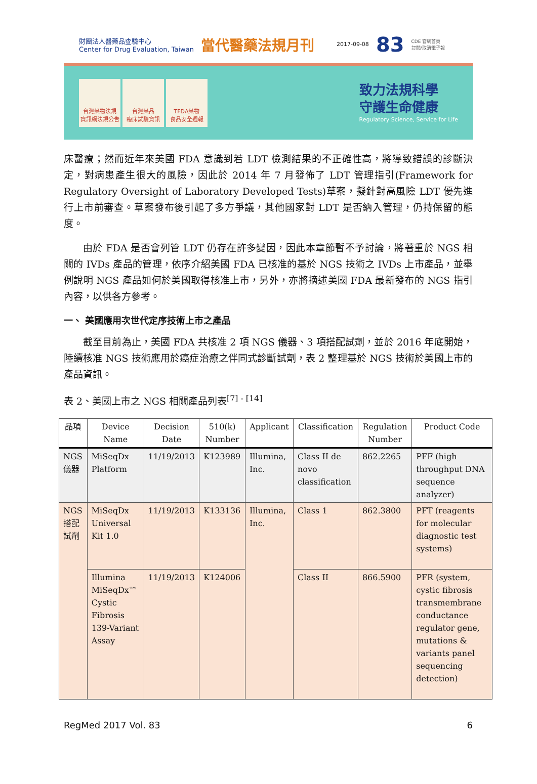財團法人醫藥品查驗中心
Center for Drug Evaluation, Taiwan 當代醫藥法規月刊 2017-09-08 83 CDE 官網首頁
訂閱/取消電子報
台灣藥物法規
資訊網法規公告
台灣藥品
臨床試驗資訊
TFDA藥物
食品安全週報
致力法規科學
守護生命健康
Regulatory Science, Service for Life
床醫療；然而近年來美國 FDA 意識到若 LDT 檢測結果的不正確性高，將導致錯誤的診斷決定，對病患產生很大的風險，因此於 2014 年 7 月發佈了 LDT 管理指引(Framework for Regulatory Oversight of Laboratory Developed Tests)草案，擬針對高風險 LDT 優先進行上市前審查。草案發布後引起了多方爭議，其他國家對 LDT 是否納入管理，仍持保留的態度。
由於 FDA 是否會列管 LDT 仍存在許多變因，因此本章節暫不予討論，將著重於 NGS 相關的 IVDs 產品的管理，依序介紹美國 FDA 已核准的基於 NGS 技術之 IVDs 上市產品，並舉例說明 NGS 產品如何於美國取得核准上市，另外，亦將摘述美國 FDA 最新發布的 NGS 指引內容，以供各方參考。
一、 美國應用次世代定序技術上市之產品
截至目前為止，美國 FDA 共核准 2 項 NGS 儀器、3 項搭配試劑，並於 2016 年底開始，陸續核准 NGS 技術應用於癌症治療之伴同式診斷試劑，表 2 整理基於 NGS 技術於美國上市的產品資訊。
表 2、美國上市之 NGS 相關產品列表<sup>[7] - [14]</sup>
| 品項 | Device Name | Decision Date | 510(k) Number | Applicant | Classification | Regulation Number | Product Code |
| --- | --- | --- | --- | --- | --- | --- | --- |
| NGS 儀器 | MiSeqDx Platform | 11/19/2013 | K123989 | Illumina, Inc. | Class II de novo classification | 862.2265 | PFF (high throughput DNA sequence analyzer) |
| NGS 搭配試劑 | MiSeqDx Universal Kit 1.0 | 11/19/2013 | K133136 | Illumina, Inc. | Class 1 | 862.3800 | PFT (reagents for molecular diagnostic test systems) |
| | Illumina MiSeqDx™ Cystic Fibrosis 139-Variant Assay | 11/19/2013 | K124006 | | Class II | 866.5900 | PFR (system, cystic fibrosis transmembrane conductance regulator gene, mutations & variants panel sequencing detection) |
RegMed 2017 Vol. 83 6